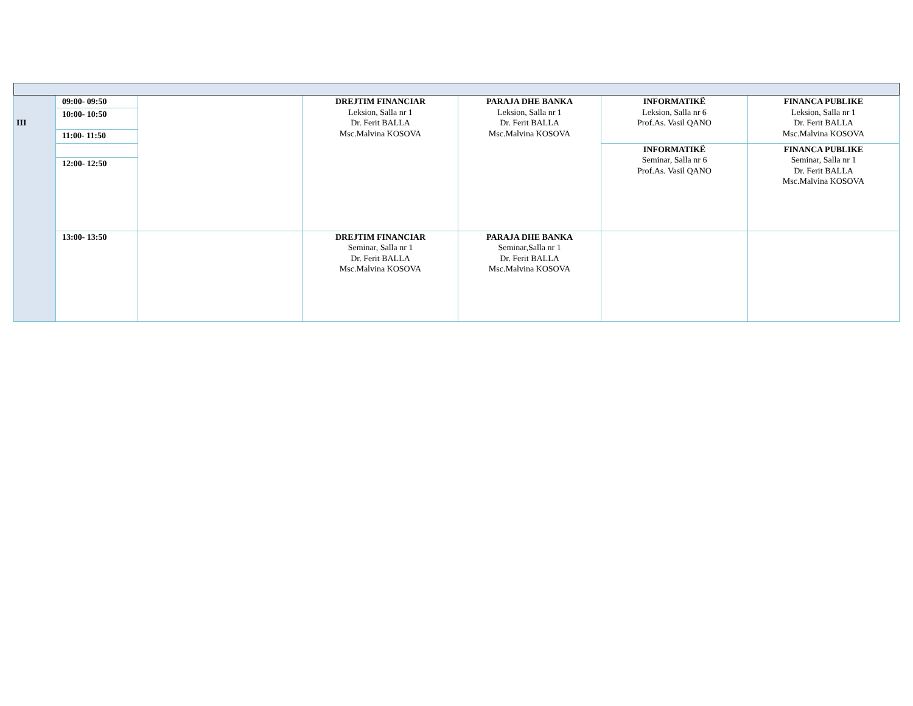| III | 09:00- 09:50 | | DREJTIM FINANCIAR Leksion, Salla nr 1 Dr. Ferit BALLA Msc.Malvina KOSOVA | PARAJA DHE BANKA Leksion, Salla nr 1 Dr. Ferit BALLA Msc.Malvina KOSOVA | INFORMATIKË Leksion, Salla nr 6 Prof.As. Vasil QANO | FINANCA PUBLIKE Leksion, Salla nr 1 Dr. Ferit BALLA Msc.Malvina KOSOVA |
| | 10:00- 10:50 | | | | | |
| | 11:00- 11:50 | | | | | |
| | | | | | INFORMATIKË Seminar, Salla nr 6 Prof.As. Vasil QANO | FINANCA PUBLIKE Seminar, Salla nr 1 Dr. Ferit BALLA Msc.Malvina KOSOVA |
| | 12:00- 12:50 | | | | | |
| | 13:00- 13:50 | | DREJTIM FINANCIAR Seminar, Salla nr 1 Dr. Ferit BALLA Msc.Malvina KOSOVA | PARAJA DHE BANKA Seminar,Salla nr 1 Dr. Ferit BALLA Msc.Malvina KOSOVA | | |